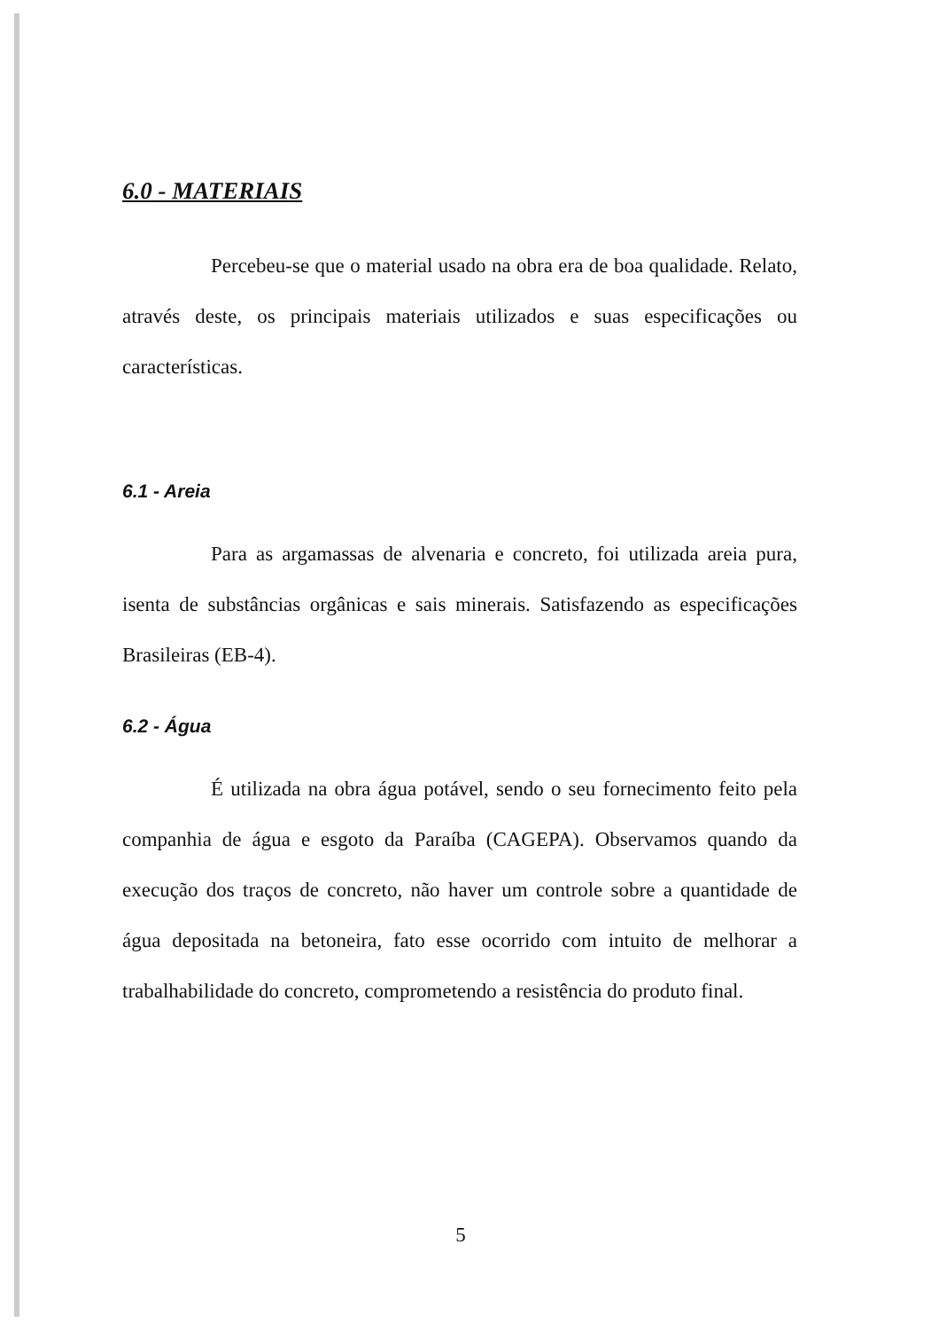6.0 - MATERIAIS
Percebeu-se que o material usado na obra era de boa qualidade. Relato, através deste, os principais materiais utilizados e suas especificações ou características.
6.1 - Areia
Para as argamassas de alvenaria e concreto, foi utilizada areia pura, isenta de substâncias orgânicas e sais minerais. Satisfazendo as especificações Brasileiras (EB-4).
6.2 - Água
É utilizada na obra água potável, sendo o seu fornecimento feito pela companhia de água e esgoto da Paraíba (CAGEPA). Observamos quando da execução dos traços de concreto, não haver um controle sobre a quantidade de água depositada na betoneira, fato esse ocorrido com intuito de melhorar a trabalhabilidade do concreto, comprometendo a resistência do produto final.
5